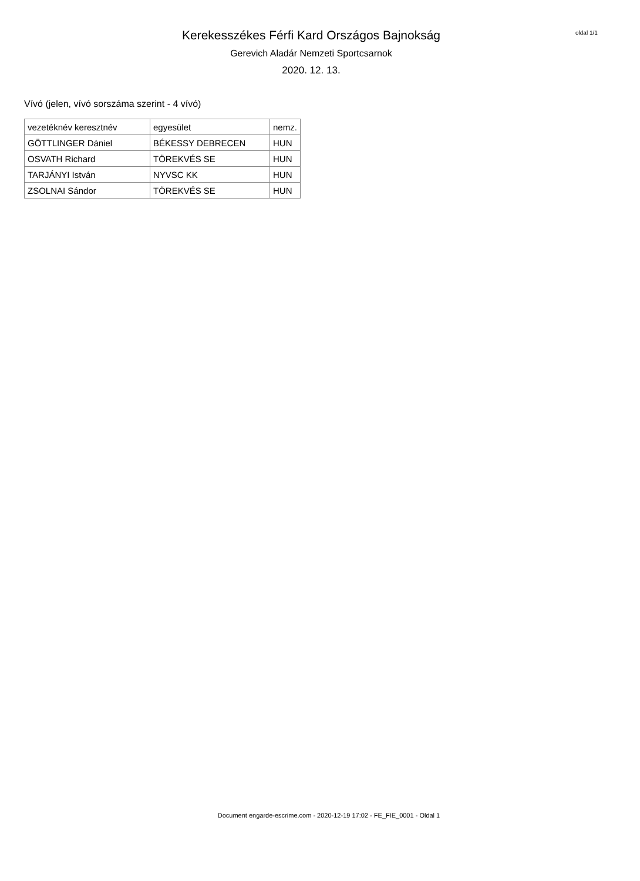Kerekesszékes Férfi Kard Országos Bajnokság
Gerevich Aladár Nemzeti Sportcsarnok
2020. 12. 13.
oldal 1/1
Vívó (jelen, vívó sorszáma szerint - 4 vívó)
| vezetéknév keresztnév | egyesület | nemz. |
| --- | --- | --- |
| GÖTTLINGER Dániel | BÉKESSY DEBRECEN | HUN |
| OSVATH Richard | TÖREKVÉS SE | HUN |
| TARJÁNYI István | NYVSC KK | HUN |
| ZSOLNAI Sándor | TÖREKVÉS SE | HUN |
Document engarde-escrime.com - 2020-12-19 17:02 - FE_FIE_0001 - Oldal 1